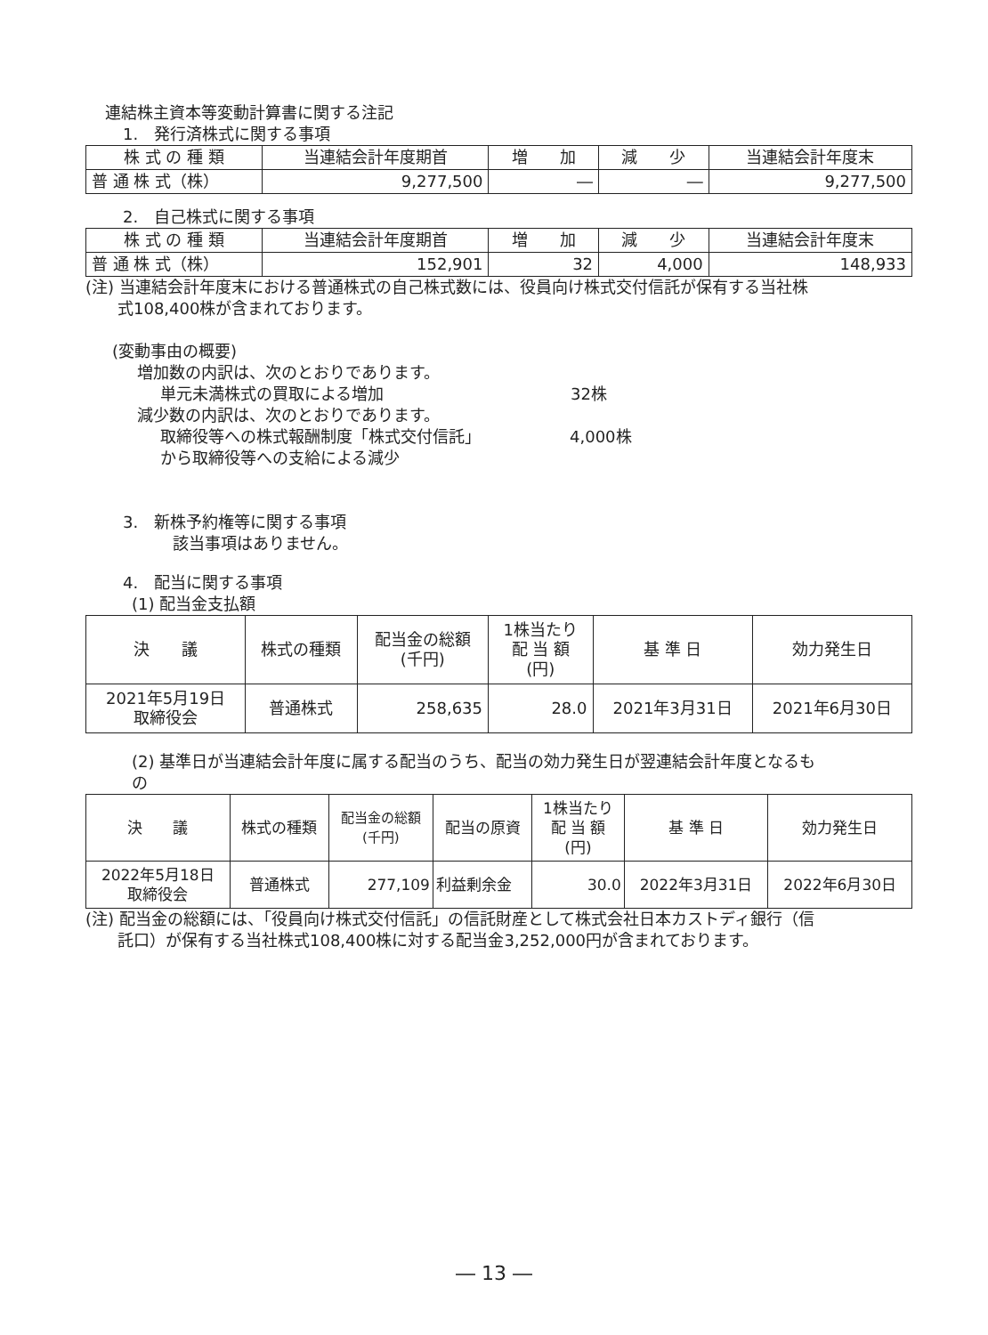連結株主資本等変動計算書に関する注記
1.　発行済株式に関する事項
| 株 式 の 種 類 | 当連結会計年度期首 | 増 加 | 減 少 | 当連結会計年度末 |
| --- | --- | --- | --- | --- |
| 普 通 株 式（株） | 9,277,500 | ― | ― | 9,277,500 |
2.　自己株式に関する事項
| 株 式 の 種 類 | 当連結会計年度期首 | 増 加 | 減 少 | 当連結会計年度末 |
| --- | --- | --- | --- | --- |
| 普 通 株 式（株） | 152,901 | 32 | 4,000 | 148,933 |
(注) 当連結会計年度末における普通株式の自己株式数には、役員向け株式交付信託が保有する当社株
　　式108,400株が含まれております。
(変動事由の概要)
増加数の内訳は、次のとおりであります。
単元未満株式の買取による増加 32株
減少数の内訳は、次のとおりであります。
取締役等への株式報酬制度「株式交付信託」 4,000株
から取締役等への支給による減少
3.　新株予約権等に関する事項
該当事項はありません。
4.　配当に関する事項
(1) 配当金支払額
| 決 議 | 株式の種類 | 配当金の総額 (千円) | 1株当たり 配 当 額 (円) | 基 準 日 | 効力発生日 |
| --- | --- | --- | --- | --- | --- |
| 2021年5月19日 取締役会 | 普通株式 | 258,635 | 28.0 | 2021年3月31日 | 2021年6月30日 |
(2) 基準日が当連結会計年度に属する配当のうち、配当の効力発生日が翌連結会計年度となるも
の
| 決 議 | 株式の種類 | 配当金の総額 (千円) | 配当の原資 | 1株当たり 配 当 額 (円) | 基 準 日 | 効力発生日 |
| --- | --- | --- | --- | --- | --- | --- |
| 2022年5月18日 取締役会 | 普通株式 | 277,109 | 利益剰余金 | 30.0 | 2022年3月31日 | 2022年6月30日 |
(注) 配当金の総額には、「役員向け株式交付信託」の信託財産として株式会社日本カストディ銀行（信
　　託口）が保有する当社株式108,400株に対する配当金3,252,000円が含まれております。
― 13 ―